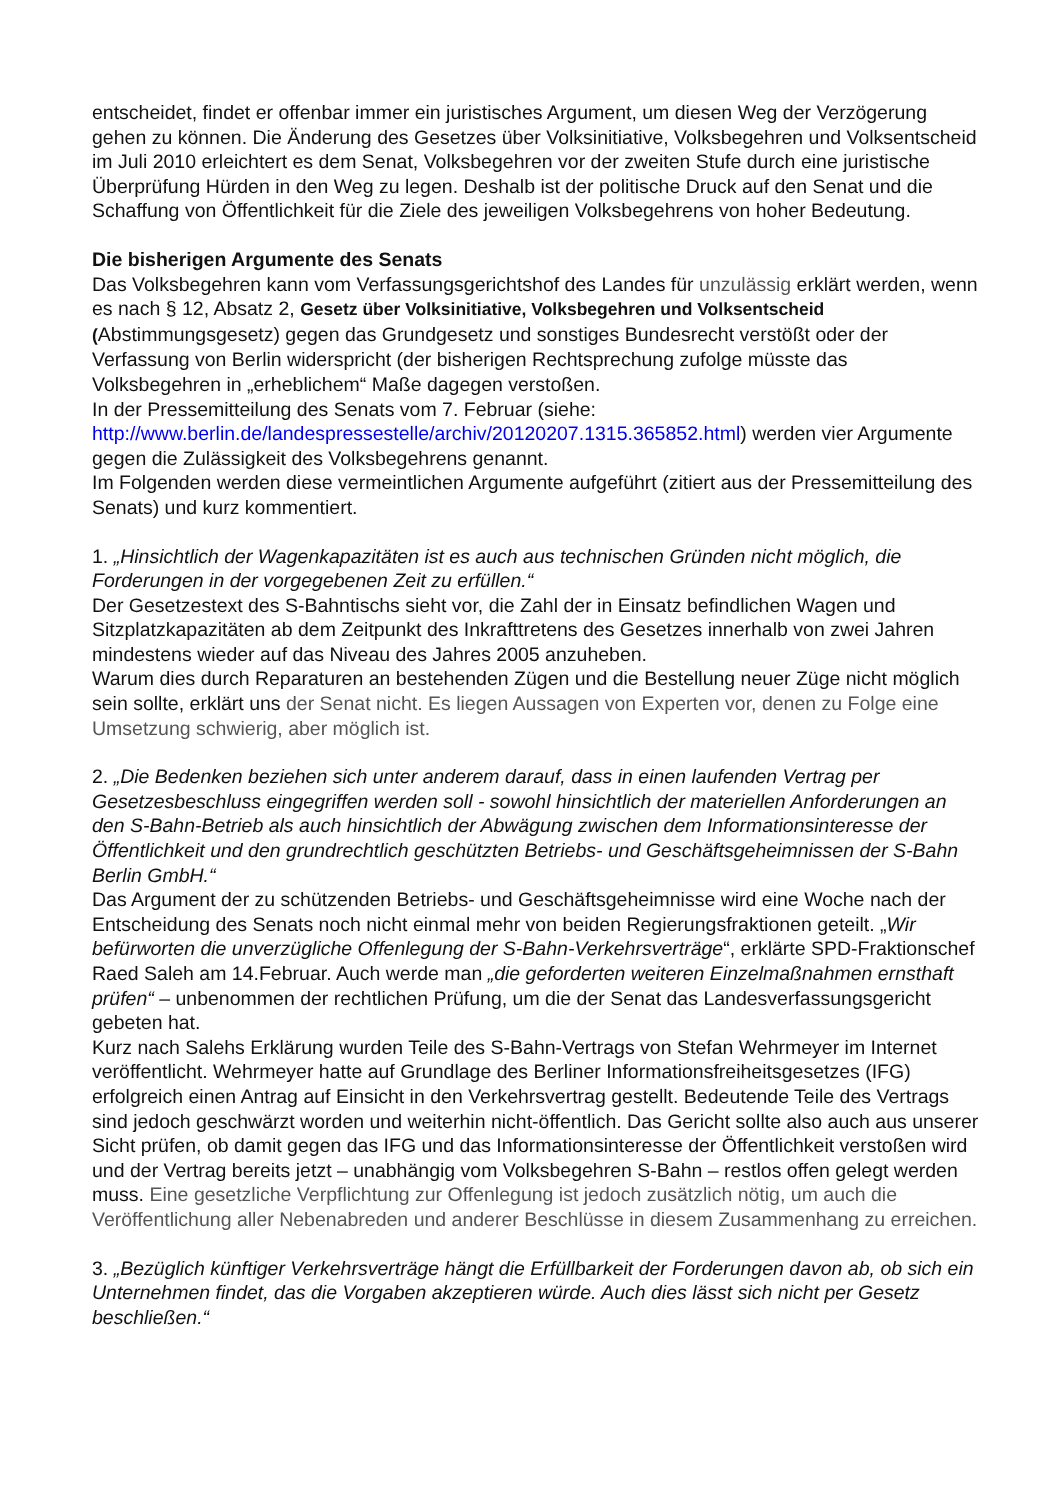entscheidet, findet er offenbar immer ein juristisches Argument, um diesen Weg der Verzögerung gehen zu können. Die Änderung des Gesetzes über Volksinitiative, Volksbegehren und Volksentscheid im Juli 2010 erleichtert es dem Senat, Volksbegehren vor der zweiten Stufe durch eine juristische Überprüfung Hürden in den Weg zu legen. Deshalb ist der politische Druck auf den Senat und die Schaffung von Öffentlichkeit für die Ziele des jeweiligen Volksbegehrens von hoher Bedeutung.
Die bisherigen Argumente des Senats
Das Volksbegehren kann vom Verfassungsgerichtshof des Landes für unzulässig erklärt werden, wenn es nach § 12, Absatz 2, Gesetz über Volksinitiative, Volksbegehren und Volksentscheid (Abstimmungsgesetz) gegen das Grundgesetz und sonstiges Bundesrecht verstößt oder der Verfassung von Berlin widerspricht (der bisherigen Rechtsprechung zufolge müsste das Volksbegehren in „erheblichem“ Maße dagegen verstoßen.
In der Pressemitteilung des Senats vom 7. Februar (siehe: http://www.berlin.de/landespressestelle/archiv/20120207.1315.365852.html) werden vier Argumente gegen die Zulässigkeit des Volksbegehrens genannt.
Im Folgenden werden diese vermeintlichen Argumente aufgeführt (zitiert aus der Pressemitteilung des Senats) und kurz kommentiert.
1. „Hinsichtlich der Wagenkapazitäten ist es auch aus technischen Gründen nicht möglich, die Forderungen in der vorgegebenen Zeit zu erfüllen.“
Der Gesetzestext des S-Bahntischs sieht vor, die Zahl der in Einsatz befindlichen Wagen und Sitzplatzkapazitäten ab dem Zeitpunkt des Inkrafttretens des Gesetzes innerhalb von zwei Jahren mindestens wieder auf das Niveau des Jahres 2005 anzuheben.
Warum dies durch Reparaturen an bestehenden Zügen und die Bestellung neuer Züge nicht möglich sein sollte, erklärt uns der Senat nicht. Es liegen Aussagen von Experten vor, denen zu Folge eine Umsetzung schwierig, aber möglich ist.
2. „Die Bedenken beziehen sich unter anderem darauf, dass in einen laufenden Vertrag per Gesetzesbeschluss eingegriffen werden soll - sowohl hinsichtlich der materiellen Anforderungen an den S-Bahn-Betrieb als auch hinsichtlich der Abwägung zwischen dem Informationsinteresse der Öffentlichkeit und den grundrechtlich geschützten Betriebs- und Geschäftsgeheimnissen der S-Bahn Berlin GmbH.“
Das Argument der zu schützenden Betriebs- und Geschäftsgeheimnisse wird eine Woche nach der Entscheidung des Senats noch nicht einmal mehr von beiden Regierungsfraktionen geteilt. „Wir befürworten die unverzügliche Offenlegung der S-Bahn-Verkehrsverträge“, erklärte SPD-Fraktionschef Raed Saleh am 14.Februar. Auch werde man „die geforderten weiteren Einzelmaßnahmen ernsthaft prüfen“ – unbenommen der rechtlichen Prüfung, um die der Senat das Landesverfassungsgericht gebeten hat.
Kurz nach Salehs Erklärung wurden Teile des S-Bahn-Vertrags von Stefan Wehrmeyer im Internet veröffentlicht. Wehrmeyer hatte auf Grundlage des Berliner Informationsfreiheitsgesetzes (IFG) erfolgreich einen Antrag auf Einsicht in den Verkehrsvertrag gestellt. Bedeutende Teile des Vertrags sind jedoch geschwärzt worden und weiterhin nicht-öffentlich. Das Gericht sollte also auch aus unserer Sicht prüfen, ob damit gegen das IFG und das Informationsinteresse der Öffentlichkeit verstoßen wird und der Vertrag bereits jetzt – unabhängig vom Volksbegehren S-Bahn – restlos offen gelegt werden muss. Eine gesetzliche Verpflichtung zur Offenlegung ist jedoch zusätzlich nötig, um auch die Veröffentlichung aller Nebenabreden und anderer Beschlüsse in diesem Zusammenhang zu erreichen.
3. „Bezüglich künftiger Verkehrsverträge hängt die Erfüllbarkeit der Forderungen davon ab, ob sich ein Unternehmen findet, das die Vorgaben akzeptieren würde. Auch dies lässt sich nicht per Gesetz beschließen.“